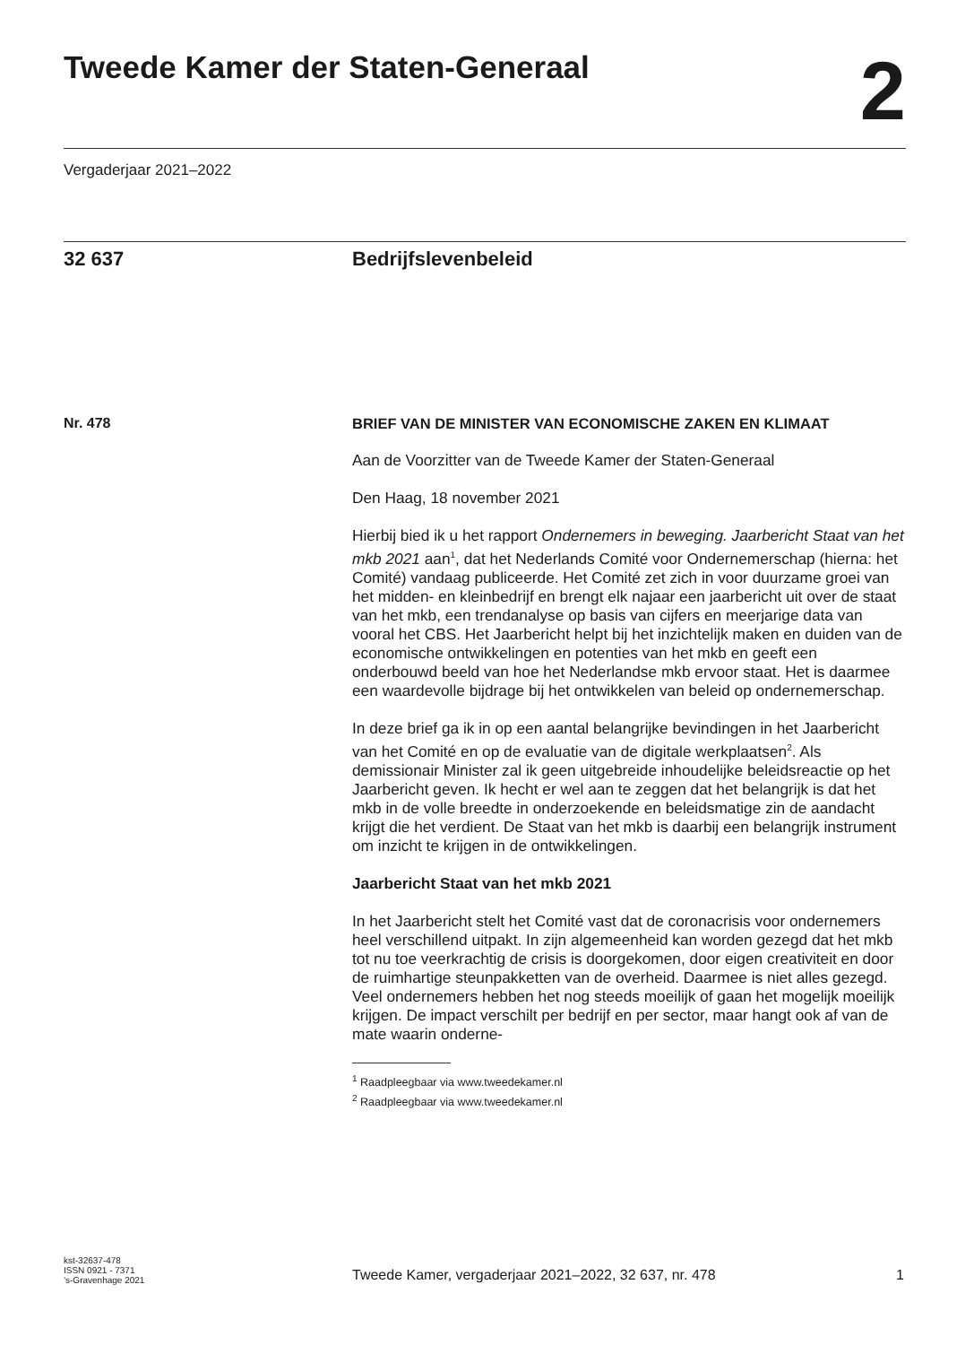Tweede Kamer der Staten-Generaal
2
Vergaderjaar 2021–2022
32 637 Bedrijfslevenbeleid
Nr. 478
BRIEF VAN DE MINISTER VAN ECONOMISCHE ZAKEN EN KLIMAAT
Aan de Voorzitter van de Tweede Kamer der Staten-Generaal
Den Haag, 18 november 2021
Hierbij bied ik u het rapport Ondernemers in beweging. Jaarbericht Staat van het mkb 2021 aan<sup>1</sup>, dat het Nederlands Comité voor Ondernemerschap (hierna: het Comité) vandaag publiceerde. Het Comité zet zich in voor duurzame groei van het midden- en kleinbedrijf en brengt elk najaar een jaarbericht uit over de staat van het mkb, een trendanalyse op basis van cijfers en meerjarige data van vooral het CBS. Het Jaarbericht helpt bij het inzichtelijk maken en duiden van de economische ontwikkelingen en potenties van het mkb en geeft een onderbouwd beeld van hoe het Nederlandse mkb ervoor staat. Het is daarmee een waardevolle bijdrage bij het ontwikkelen van beleid op ondernemerschap.
In deze brief ga ik in op een aantal belangrijke bevindingen in het Jaarbericht van het Comité en op de evaluatie van de digitale werkplaatsen<sup>2</sup>. Als demissionair Minister zal ik geen uitgebreide inhoudelijke beleidsreactie op het Jaarbericht geven. Ik hecht er wel aan te zeggen dat het belangrijk is dat het mkb in de volle breedte in onderzoekende en beleidsmatige zin de aandacht krijgt die het verdient. De Staat van het mkb is daarbij een belangrijk instrument om inzicht te krijgen in de ontwikkelingen.
Jaarbericht Staat van het mkb 2021
In het Jaarbericht stelt het Comité vast dat de coronacrisis voor ondernemers heel verschillend uitpakt. In zijn algemeenheid kan worden gezegd dat het mkb tot nu toe veerkrachtig de crisis is doorgekomen, door eigen creativiteit en door de ruimhartige steunpakketten van de overheid. Daarmee is niet alles gezegd. Veel ondernemers hebben het nog steeds moeilijk of gaan het mogelijk moeilijk krijgen. De impact verschilt per bedrijf en per sector, maar hangt ook af van de mate waarin onderne-
<sup>1</sup> Raadpleegbaar via www.tweedekamer.nl
<sup>2</sup> Raadpleegbaar via www.tweedekamer.nl
kst-32637-478
ISSN 0921 - 7371
’s-Gravenhage 2021
Tweede Kamer, vergaderjaar 2021–2022, 32 637, nr. 478
1